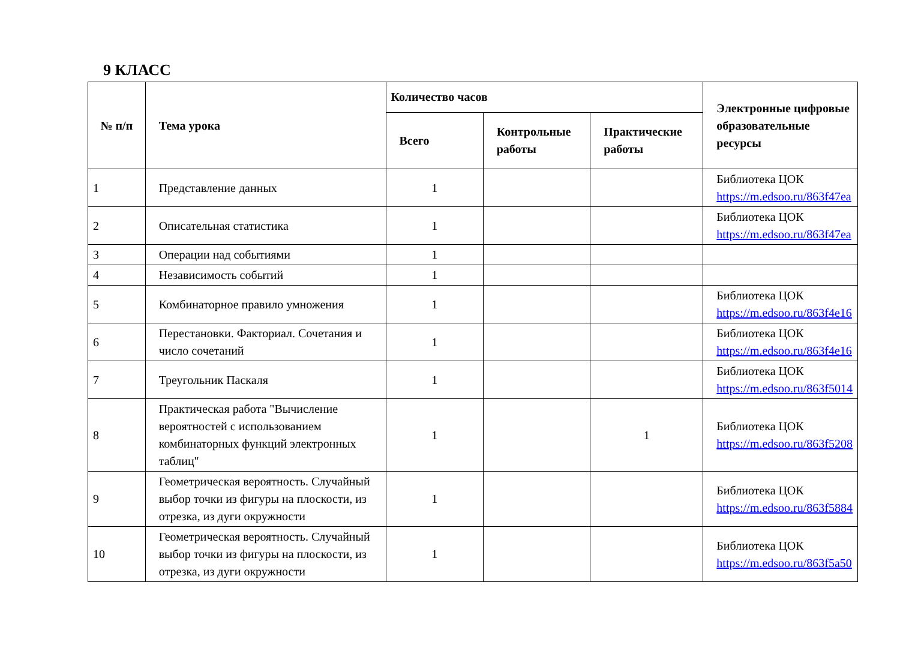9 КЛАСС
| № п/п | Тема урока | Количество часов | | | Электронные цифровые образовательные ресурсы |
| --- | --- | --- | --- | --- | --- |
| | | Всего | Контрольные работы | Практические работы | |
| 1 | Представление данных | 1 | | | Библиотека ЦОК https://m.edsoo.ru/863f47ea |
| 2 | Описательная статистика | 1 | | | Библиотека ЦОК https://m.edsoo.ru/863f47ea |
| 3 | Операции над событиями | 1 | | | |
| 4 | Независимость событий | 1 | | | |
| 5 | Комбинаторное правило умножения | 1 | | | Библиотека ЦОК https://m.edsoo.ru/863f4e16 |
| 6 | Перестановки. Факториал. Сочетания и число сочетаний | 1 | | | Библиотека ЦОК https://m.edsoo.ru/863f4e16 |
| 7 | Треугольник Паскаля | 1 | | | Библиотека ЦОК https://m.edsoo.ru/863f5014 |
| 8 | Практическая работа "Вычисление вероятностей с использованием комбинаторных функций электронных таблиц" | 1 | | 1 | Библиотека ЦОК https://m.edsoo.ru/863f5208 |
| 9 | Геометрическая вероятность. Случайный выбор точки из фигуры на плоскости, из отрезка, из дуги окружности | 1 | | | Библиотека ЦОК https://m.edsoo.ru/863f5884 |
| 10 | Геометрическая вероятность. Случайный выбор точки из фигуры на плоскости, из отрезка, из дуги окружности | 1 | | | Библиотека ЦОК https://m.edsoo.ru/863f5a50 |